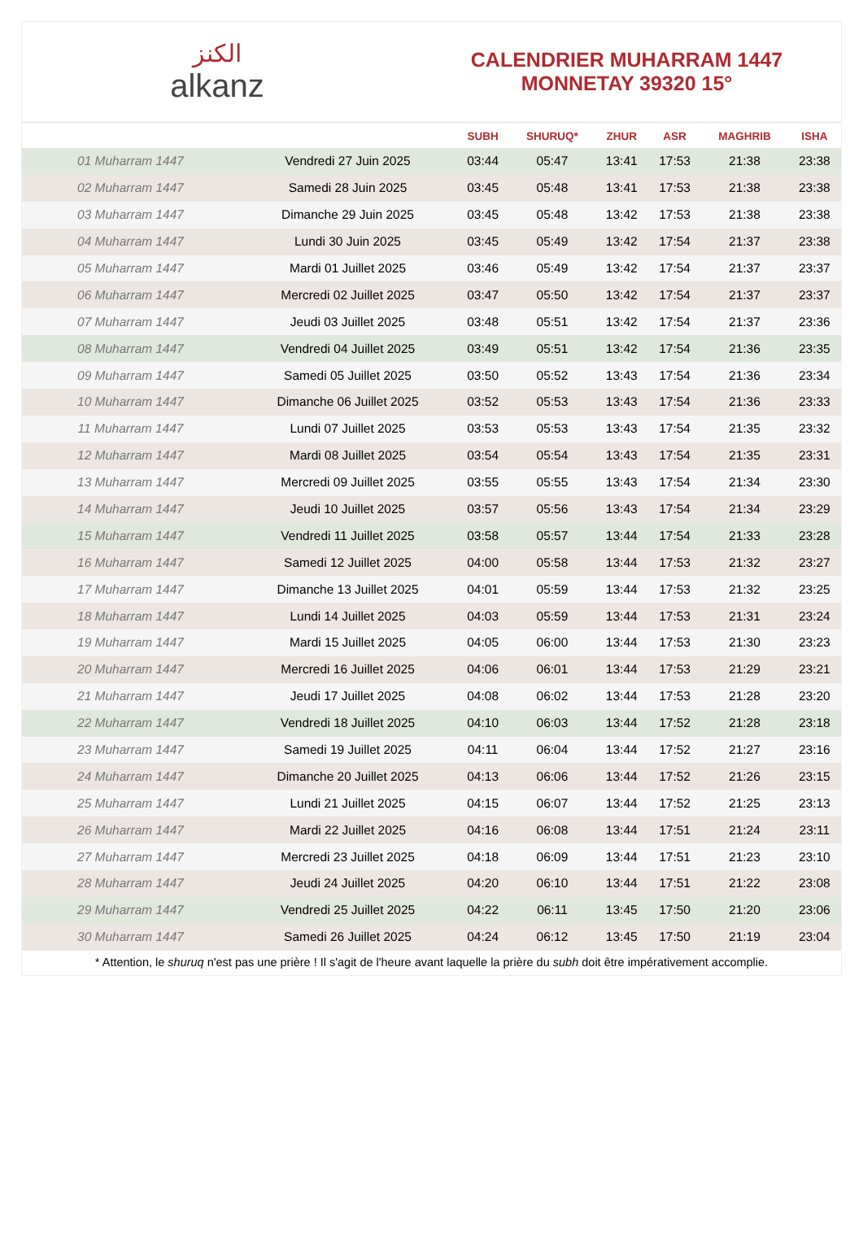الكنز
alkanz
CALENDRIER MUHARRAM 1447
MONNETAY 39320 15°
| | | SUBH | SHURUQ* | ZHUR | ASR | MAGHRIB | ISHA |
| --- | --- | --- | --- | --- | --- | --- | --- |
| 01 Muharram 1447 | Vendredi 27 Juin 2025 | 03:44 | 05:47 | 13:41 | 17:53 | 21:38 | 23:38 |
| 02 Muharram 1447 | Samedi 28 Juin 2025 | 03:45 | 05:48 | 13:41 | 17:53 | 21:38 | 23:38 |
| 03 Muharram 1447 | Dimanche 29 Juin 2025 | 03:45 | 05:48 | 13:42 | 17:53 | 21:38 | 23:38 |
| 04 Muharram 1447 | Lundi 30 Juin 2025 | 03:45 | 05:49 | 13:42 | 17:54 | 21:37 | 23:38 |
| 05 Muharram 1447 | Mardi 01 Juillet 2025 | 03:46 | 05:49 | 13:42 | 17:54 | 21:37 | 23:37 |
| 06 Muharram 1447 | Mercredi 02 Juillet 2025 | 03:47 | 05:50 | 13:42 | 17:54 | 21:37 | 23:37 |
| 07 Muharram 1447 | Jeudi 03 Juillet 2025 | 03:48 | 05:51 | 13:42 | 17:54 | 21:37 | 23:36 |
| 08 Muharram 1447 | Vendredi 04 Juillet 2025 | 03:49 | 05:51 | 13:42 | 17:54 | 21:36 | 23:35 |
| 09 Muharram 1447 | Samedi 05 Juillet 2025 | 03:50 | 05:52 | 13:43 | 17:54 | 21:36 | 23:34 |
| 10 Muharram 1447 | Dimanche 06 Juillet 2025 | 03:52 | 05:53 | 13:43 | 17:54 | 21:36 | 23:33 |
| 11 Muharram 1447 | Lundi 07 Juillet 2025 | 03:53 | 05:53 | 13:43 | 17:54 | 21:35 | 23:32 |
| 12 Muharram 1447 | Mardi 08 Juillet 2025 | 03:54 | 05:54 | 13:43 | 17:54 | 21:35 | 23:31 |
| 13 Muharram 1447 | Mercredi 09 Juillet 2025 | 03:55 | 05:55 | 13:43 | 17:54 | 21:34 | 23:30 |
| 14 Muharram 1447 | Jeudi 10 Juillet 2025 | 03:57 | 05:56 | 13:43 | 17:54 | 21:34 | 23:29 |
| 15 Muharram 1447 | Vendredi 11 Juillet 2025 | 03:58 | 05:57 | 13:44 | 17:54 | 21:33 | 23:28 |
| 16 Muharram 1447 | Samedi 12 Juillet 2025 | 04:00 | 05:58 | 13:44 | 17:53 | 21:32 | 23:27 |
| 17 Muharram 1447 | Dimanche 13 Juillet 2025 | 04:01 | 05:59 | 13:44 | 17:53 | 21:32 | 23:25 |
| 18 Muharram 1447 | Lundi 14 Juillet 2025 | 04:03 | 05:59 | 13:44 | 17:53 | 21:31 | 23:24 |
| 19 Muharram 1447 | Mardi 15 Juillet 2025 | 04:05 | 06:00 | 13:44 | 17:53 | 21:30 | 23:23 |
| 20 Muharram 1447 | Mercredi 16 Juillet 2025 | 04:06 | 06:01 | 13:44 | 17:53 | 21:29 | 23:21 |
| 21 Muharram 1447 | Jeudi 17 Juillet 2025 | 04:08 | 06:02 | 13:44 | 17:53 | 21:28 | 23:20 |
| 22 Muharram 1447 | Vendredi 18 Juillet 2025 | 04:10 | 06:03 | 13:44 | 17:52 | 21:28 | 23:18 |
| 23 Muharram 1447 | Samedi 19 Juillet 2025 | 04:11 | 06:04 | 13:44 | 17:52 | 21:27 | 23:16 |
| 24 Muharram 1447 | Dimanche 20 Juillet 2025 | 04:13 | 06:06 | 13:44 | 17:52 | 21:26 | 23:15 |
| 25 Muharram 1447 | Lundi 21 Juillet 2025 | 04:15 | 06:07 | 13:44 | 17:52 | 21:25 | 23:13 |
| 26 Muharram 1447 | Mardi 22 Juillet 2025 | 04:16 | 06:08 | 13:44 | 17:51 | 21:24 | 23:11 |
| 27 Muharram 1447 | Mercredi 23 Juillet 2025 | 04:18 | 06:09 | 13:44 | 17:51 | 21:23 | 23:10 |
| 28 Muharram 1447 | Jeudi 24 Juillet 2025 | 04:20 | 06:10 | 13:44 | 17:51 | 21:22 | 23:08 |
| 29 Muharram 1447 | Vendredi 25 Juillet 2025 | 04:22 | 06:11 | 13:45 | 17:50 | 21:20 | 23:06 |
| 30 Muharram 1447 | Samedi 26 Juillet 2025 | 04:24 | 06:12 | 13:45 | 17:50 | 21:19 | 23:04 |
* Attention, le shuruq n'est pas une prière ! Il s'agit de l'heure avant laquelle la prière du subh doit être impérativement accomplie.